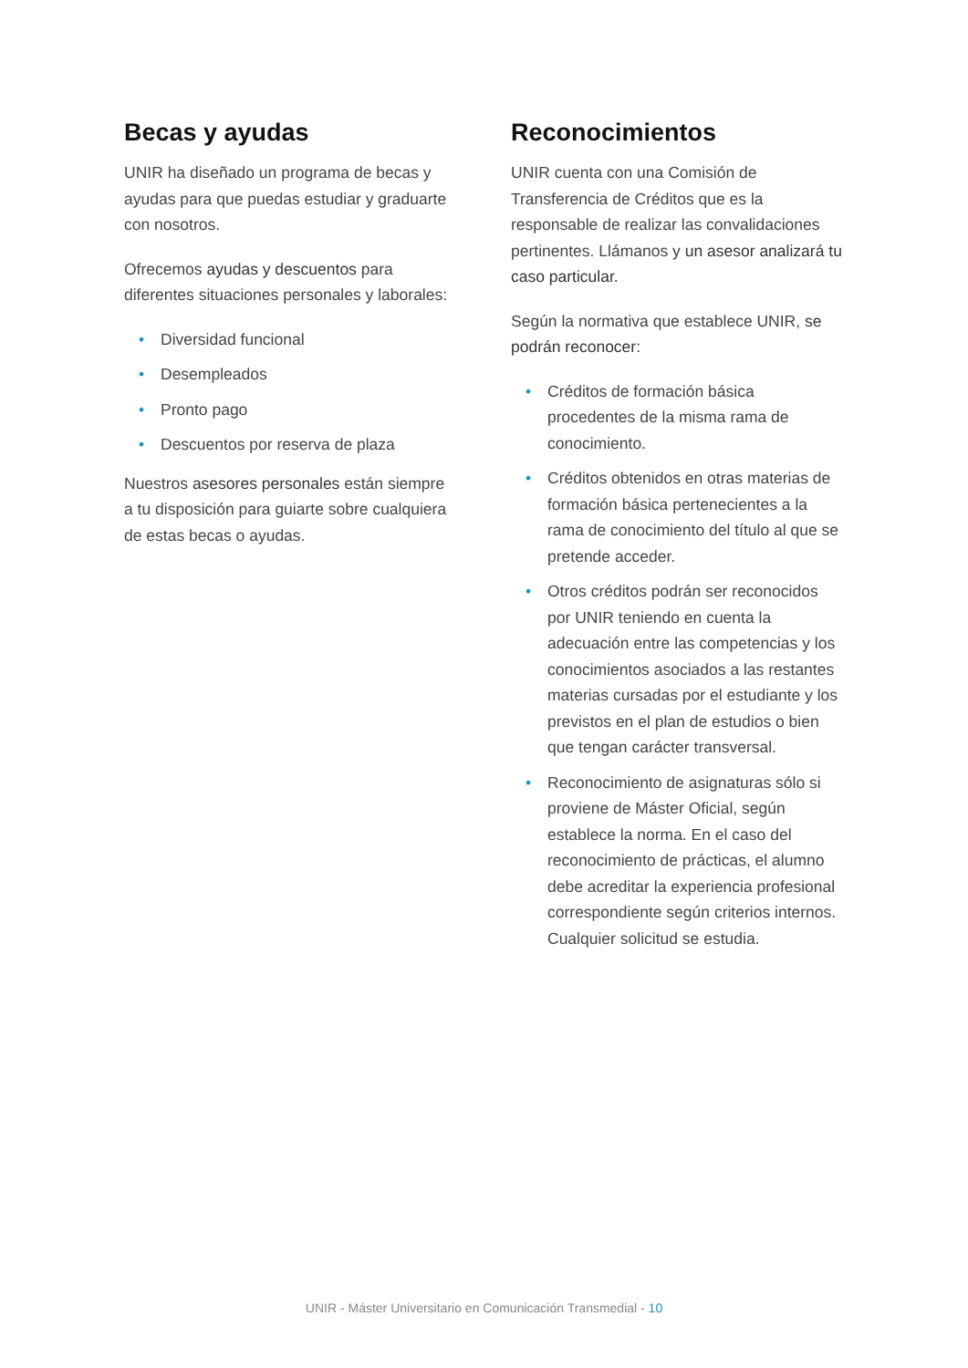Becas y ayudas
UNIR ha diseñado un programa de becas y ayudas para que puedas estudiar y graduarte con nosotros.
Ofrecemos ayudas y descuentos para diferentes situaciones personales y laborales:
• Diversidad funcional
• Desempleados
• Pronto pago
• Descuentos por reserva de plaza
Nuestros asesores personales están siempre a tu disposición para guiarte sobre cualquiera de estas becas o ayudas.
Reconocimientos
UNIR cuenta con una Comisión de Transferencia de Créditos que es la responsable de realizar las convalidaciones pertinentes. Llámanos y un asesor analizará tu caso particular.
Según la normativa que establece UNIR, se podrán reconocer:
• Créditos de formación básica procedentes de la misma rama de conocimiento.
• Créditos obtenidos en otras materias de formación básica pertenecientes a la rama de conocimiento del título al que se pretende acceder.
• Otros créditos podrán ser reconocidos por UNIR teniendo en cuenta la adecuación entre las competencias y los conocimientos asociados a las restantes materias cursadas por el estudiante y los previstos en el plan de estudios o bien que tengan carácter transversal.
• Reconocimiento de asignaturas sólo si proviene de Máster Oficial, según establece la norma. En el caso del reconocimiento de prácticas, el alumno debe acreditar la experiencia profesional correspondiente según criterios internos. Cualquier solicitud se estudia.
UNIR - Máster Universitario en Comunicación Transmedial - 10